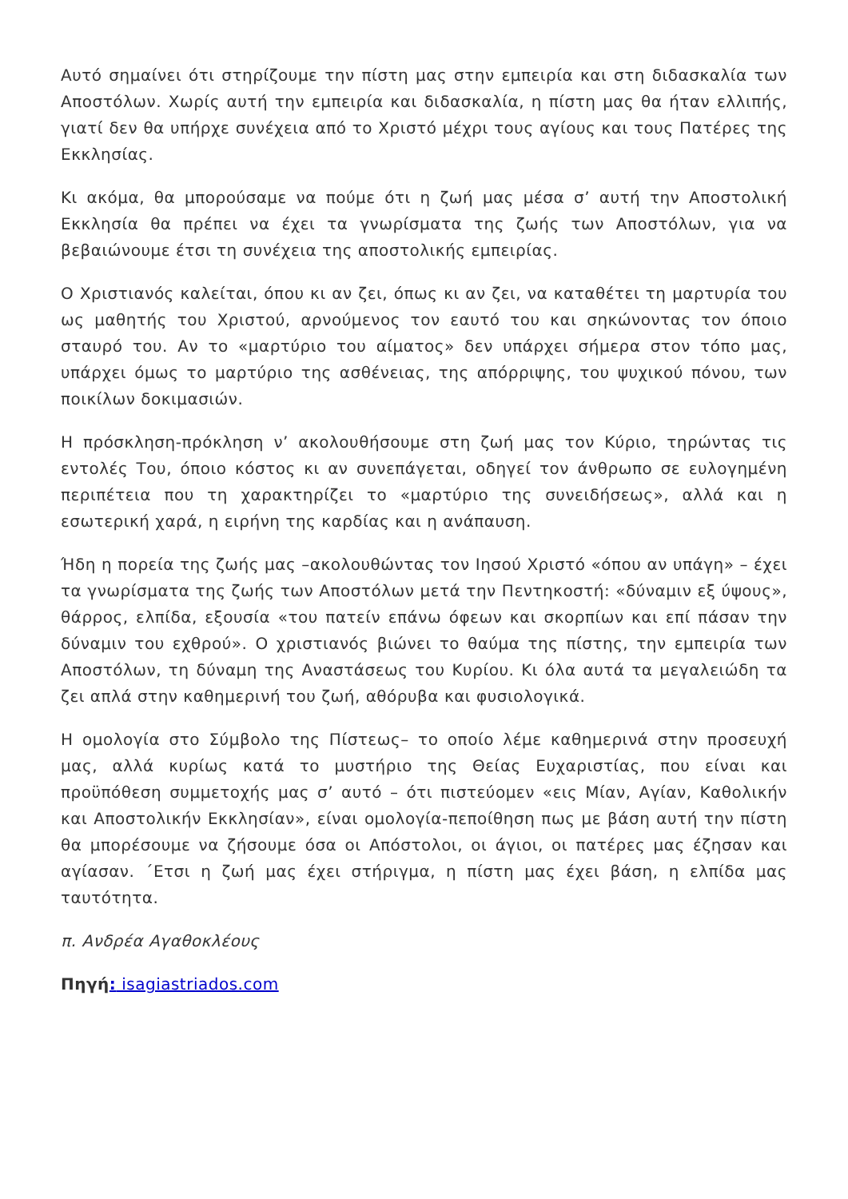Αυτό σημαίνει ότι στηρίζουμε την πίστη μας στην εμπειρία και στη διδασκαλία των Αποστόλων. Χωρίς αυτή την εμπειρία και διδασκαλία, η πίστη μας θα ήταν ελλιπής, γιατί δεν θα υπήρχε συνέχεια από το Χριστό μέχρι τους αγίους και τους Πατέρες της Εκκλησίας.
Κι ακόμα, θα μπορούσαμε να πούμε ότι η ζωή μας μέσα σ’ αυτή την Αποστολική Εκκλησία θα πρέπει να έχει τα γνωρίσματα της ζωής των Αποστόλων, για να βεβαιώνουμε έτσι τη συνέχεια της αποστολικής εμπειρίας.
Ο Χριστιανός καλείται, όπου κι αν ζει, όπως κι αν ζει, να καταθέτει τη μαρτυρία του ως μαθητής του Χριστού, αρνούμενος τον εαυτό του και σηκώνοντας τον όποιο σταυρό του. Αν το «μαρτύριο του αίματος» δεν υπάρχει σήμερα στον τόπο μας, υπάρχει όμως το μαρτύριο της ασθένειας, της απόρριψης, του ψυχικού πόνου, των ποικίλων δοκιμασιών.
Η πρόσκληση-πρόκληση ν’ ακολουθήσουμε στη ζωή μας τον Κύριο, τηρώντας τις εντολές Του, όποιο κόστος κι αν συνεπάγεται, οδηγεί τον άνθρωπο σε ευλογημένη περιπέτεια που τη χαρακτηρίζει το «μαρτύριο της συνειδήσεως», αλλά και η εσωτερική χαρά, η ειρήνη της καρδίας και η ανάπαυση.
Ήδη η πορεία της ζωής μας –ακολουθώντας τον Ιησού Χριστό «όπου αν υπάγη» – έχει τα γνωρίσματα της ζωής των Αποστόλων μετά την Πεντηκοστή: «δύναμιν εξ ύψους», θάρρος, ελπίδα, εξουσία «του πατείν επάνω όφεων και σκορπίων και επί πάσαν την δύναμιν του εχθρού». Ο χριστιανός βιώνει το θαύμα της πίστης, την εμπειρία των Αποστόλων, τη δύναμη της Αναστάσεως του Κυρίου. Κι όλα αυτά τα μεγαλειώδη τα ζει απλά στην καθημερινή του ζωή, αθόρυβα και φυσιολογικά.
Η ομολογία στο Σύμβολο της Πίστεως– το οποίο λέμε καθημερινά στην προσευχή μας, αλλά κυρίως κατά το μυστήριο της Θείας Ευχαριστίας, που είναι και προϋπόθεση συμμετοχής μας σ’ αυτό – ότι πιστεύομεν «εις Μίαν, Αγίαν, Καθολικήν και Αποστολικήν Εκκλησίαν», είναι ομολογία-πεποίθηση πως με βάση αυτή την πίστη θα μπορέσουμε να ζήσουμε όσα οι Απόστολοι, οι άγιοι, οι πατέρες μας έζησαν και αγίασαν. ΄Ετσι η ζωή μας έχει στήριγμα, η πίστη μας έχει βάση, η ελπίδα μας ταυτότητα.
π. Ανδρέα Αγαθοκλέους
Πηγή: isagiastriados.com